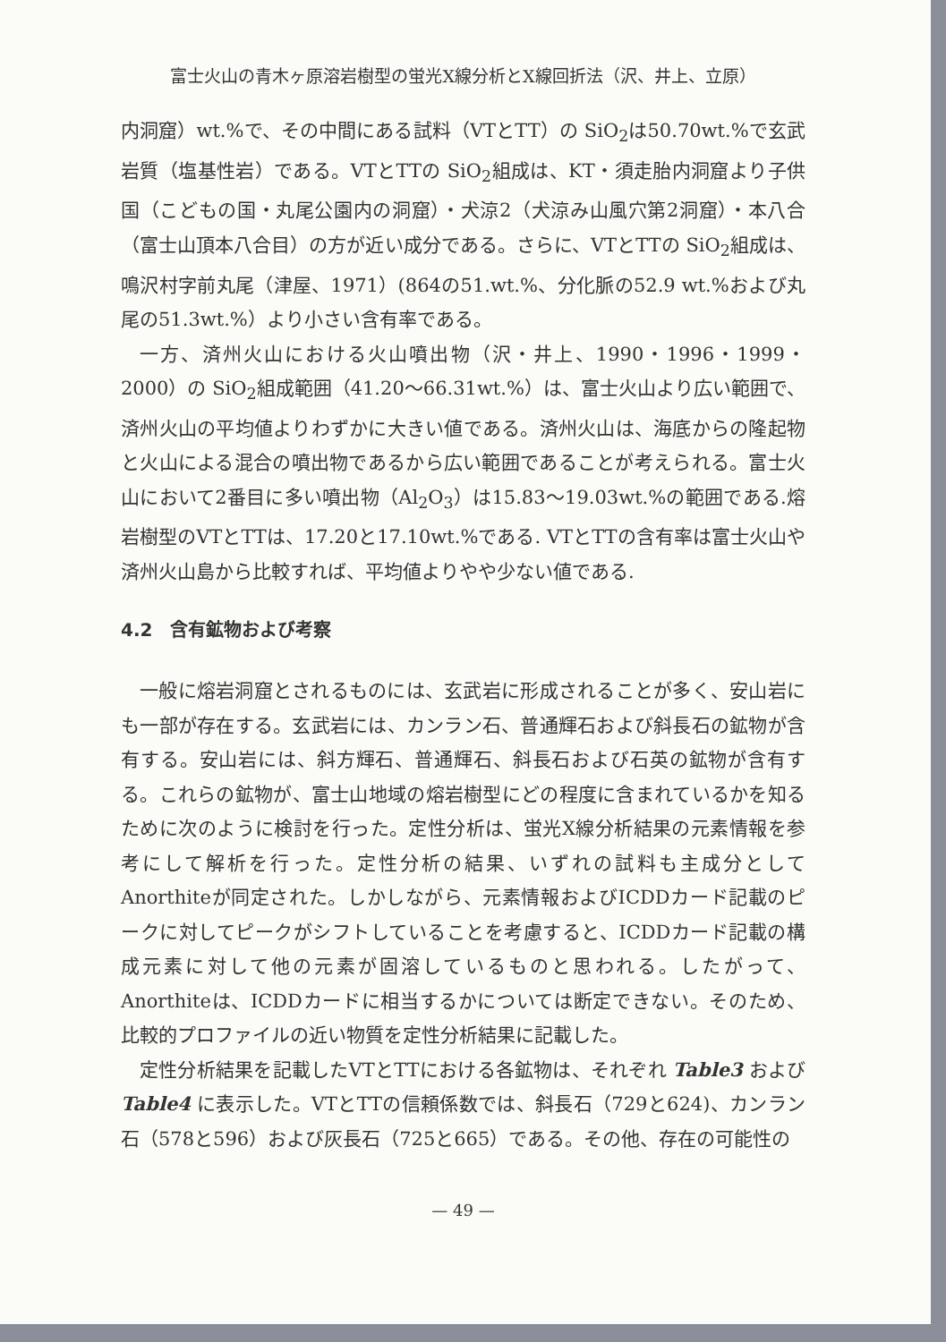富士火山の青木ヶ原溶岩樹型の蛍光X線分析とX線回折法（沢、井上、立原）
内洞窟）wt.%で、その中間にある試料（VTとTT）の SiO<sub>2</sub>は50.70wt.%で玄武岩質（塩基性岩）である。VTとTTの SiO<sub>2</sub>組成は、KT・須走胎内洞窟より子供国（こどもの国・丸尾公園内の洞窟）・犬涼2（犬涼み山風穴第2洞窟）・本八合（富士山頂本八合目）の方が近い成分である。さらに、VTとTTの SiO<sub>2</sub>組成は、鳴沢村字前丸尾（津屋、1971）(864の51.wt.%、分化脈の52.9 wt.%および丸尾の51.3wt.%）より小さい含有率である。
一方、済州火山における火山噴出物（沢・井上、1990・1996・1999・2000）の SiO<sub>2</sub>組成範囲（41.20〜66.31wt.%）は、富士火山より広い範囲で、済州火山の平均値よりわずかに大きい値である。済州火山は、海底からの隆起物と火山による混合の噴出物であるから広い範囲であることが考えられる。富士火山において2番目に多い噴出物（Al<sub>2</sub>O<sub>3</sub>）は15.83〜19.03wt.%の範囲である.熔岩樹型のVTとTTは、17.20と17.10wt.%である. VTとTTの含有率は富士火山や済州火山島から比較すれば、平均値よりやや少ない値である.
4.2　含有鉱物および考察
一般に熔岩洞窟とされるものには、玄武岩に形成されることが多く、安山岩にも一部が存在する。玄武岩には、カンラン石、普通輝石および斜長石の鉱物が含有する。安山岩には、斜方輝石、普通輝石、斜長石および石英の鉱物が含有する。これらの鉱物が、富士山地域の熔岩樹型にどの程度に含まれているかを知るために次のように検討を行った。定性分析は、蛍光X線分析結果の元素情報を参考にして解析を行った。定性分析の結果、いずれの試料も主成分としてAnorthiteが同定された。しかしながら、元素情報およびICDDカード記載のピークに対してピークがシフトしていることを考慮すると、ICDDカード記載の構成元素に対して他の元素が固溶しているものと思われる。したがって、Anorthiteは、ICDDカードに相当するかについては断定できない。そのため、比較的プロファイルの近い物質を定性分析結果に記載した。
定性分析結果を記載したVTとTTにおける各鉱物は、それぞれ Table3 および Table4 に表示した。VTとTTの信頼係数では、斜長石（729と624)、カンラン石（578と596）および灰長石（725と665）である。その他、存在の可能性の
— 49 —